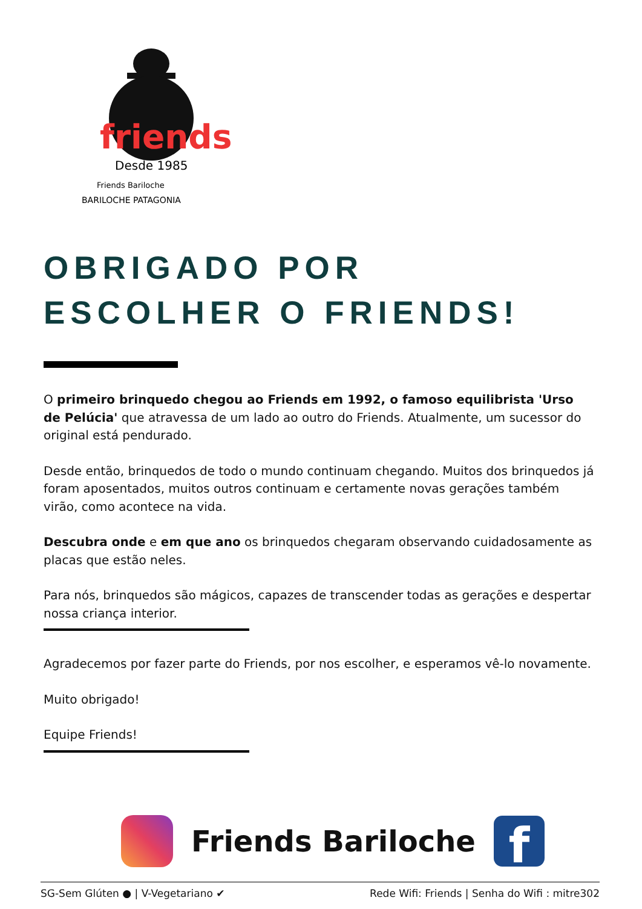friends
Desde 1985
Friends Bariloche
BARILOCHE PATAGONIA
OBRIGADO POR
ESCOLHER O FRIENDS!
O primeiro brinquedo chegou ao Friends em 1992, o famoso equilibrista 'Urso de Pelúcia' que atravessa de um lado ao outro do Friends. Atualmente, um sucessor do original está pendurado.
Desde então, brinquedos de todo o mundo continuam chegando. Muitos dos brinquedos já foram aposentados, muitos outros continuam e certamente novas gerações também virão, como acontece na vida.
Descubra onde e em que ano os brinquedos chegaram observando cuidadosamente as placas que estão neles.
Para nós, brinquedos são mágicos, capazes de transcender todas as gerações e despertar nossa criança interior.
Agradecemos por fazer parte do Friends, por nos escolher, e esperamos vê-lo novamente.
Muito obrigado!
Equipe Friends!
Friends Bariloche
f
SG-Sem Glúten ● | V-Vegetariano ✔ Rede Wifi: Friends | Senha do Wifi : mitre302